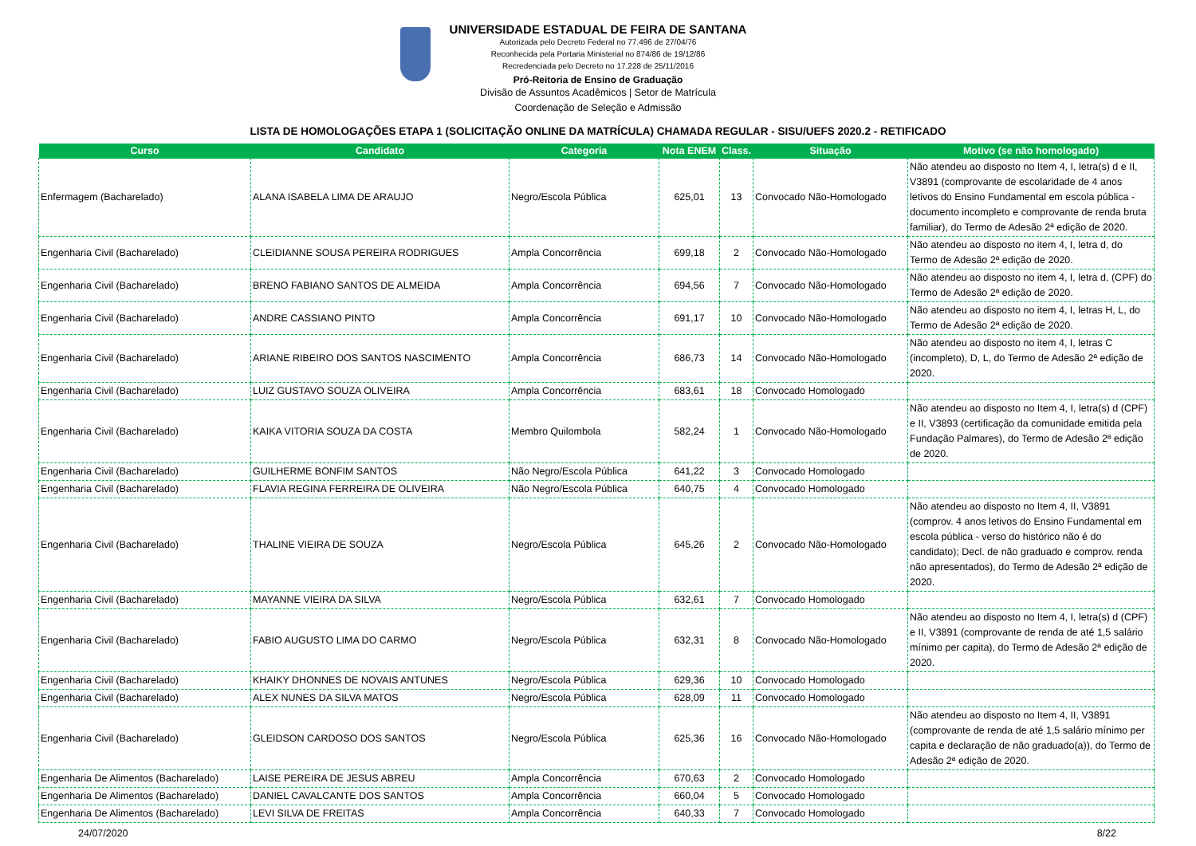UNIVERSIDADE ESTADUAL DE FEIRA DE SANTANA
Autorizada pelo Decreto Federal no 77.496 de 27/04/76
Reconhecida pela Portaria Ministerial no 874/86 de 19/12/86
Recredenciada pelo Decreto no 17.228 de 25/11/2016
Pró-Reitoria de Ensino de Graduação
Divisão de Assuntos Acadêmicos | Setor de Matrícula
Coordenação de Seleção e Admissão
LISTA DE HOMOLOGAÇÕES ETAPA 1 (SOLICITAÇÃO ONLINE DA MATRÍCULA) CHAMADA REGULAR - SISU/UEFS 2020.2 - RETIFICADO
| Curso | Candidato | Categoria | Nota ENEM | Class. | Situação | Motivo (se não homologado) |
| --- | --- | --- | --- | --- | --- | --- |
| Enfermagem (Bacharelado) | ALANA ISABELA LIMA DE ARAUJO | Negro/Escola Pública | 625,01 | 13 | Convocado Não-Homologado | Não atendeu ao disposto no Item 4, I, letra(s) d e II, V3891 (comprovante de escolaridade de 4 anos letivos do Ensino Fundamental em escola pública - documento incompleto e comprovante de renda bruta familiar), do Termo de Adesão 2ª edição de 2020. |
| Engenharia Civil (Bacharelado) | CLEIDIANNE SOUSA PEREIRA RODRIGUES | Ampla Concorrência | 699,18 | 2 | Convocado Não-Homologado | Não atendeu ao disposto no item 4, I, letra d, do Termo de Adesão 2ª edição de 2020. |
| Engenharia Civil (Bacharelado) | BRENO FABIANO SANTOS DE ALMEIDA | Ampla Concorrência | 694,56 | 7 | Convocado Não-Homologado | Não atendeu ao disposto no item 4, I, letra d, (CPF) do Termo de Adesão 2ª edição de 2020. |
| Engenharia Civil (Bacharelado) | ANDRE CASSIANO PINTO | Ampla Concorrência | 691,17 | 10 | Convocado Não-Homologado | Não atendeu ao disposto no item 4, I, letras H, L, do Termo de Adesão 2ª edição de 2020. |
| Engenharia Civil (Bacharelado) | ARIANE RIBEIRO DOS SANTOS NASCIMENTO | Ampla Concorrência | 686,73 | 14 | Convocado Não-Homologado | Não atendeu ao disposto no item 4, I, letras C (incompleto), D, L, do Termo de Adesão 2ª edição de 2020. |
| Engenharia Civil (Bacharelado) | LUIZ GUSTAVO SOUZA OLIVEIRA | Ampla Concorrência | 683,61 | 18 | Convocado Homologado | |
| Engenharia Civil (Bacharelado) | KAIKA VITORIA SOUZA DA COSTA | Membro Quilombola | 582,24 | 1 | Convocado Não-Homologado | Não atendeu ao disposto no Item 4, I, letra(s) d (CPF) e II, V3893 (certificação da comunidade emitida pela Fundação Palmares), do Termo de Adesão 2ª edição de 2020. |
| Engenharia Civil (Bacharelado) | GUILHERME BONFIM SANTOS | Não Negro/Escola Pública | 641,22 | 3 | Convocado Homologado | |
| Engenharia Civil (Bacharelado) | FLAVIA REGINA FERREIRA DE OLIVEIRA | Não Negro/Escola Pública | 640,75 | 4 | Convocado Homologado | |
| Engenharia Civil (Bacharelado) | THALINE VIEIRA DE SOUZA | Negro/Escola Pública | 645,26 | 2 | Convocado Não-Homologado | Não atendeu ao disposto no Item 4, II, V3891 (comprov. 4 anos letivos do Ensino Fundamental em escola pública - verso do histórico não é do candidato); Decl. de não graduado e comprov. renda não apresentados), do Termo de Adesão 2ª edição de 2020. |
| Engenharia Civil (Bacharelado) | MAYANNE VIEIRA DA SILVA | Negro/Escola Pública | 632,61 | 7 | Convocado Homologado | |
| Engenharia Civil (Bacharelado) | FABIO AUGUSTO LIMA DO CARMO | Negro/Escola Pública | 632,31 | 8 | Convocado Não-Homologado | Não atendeu ao disposto no Item 4, I, letra(s) d (CPF) e II, V3891 (comprovante de renda de até 1,5 salário mínimo per capita), do Termo de Adesão 2ª edição de 2020. |
| Engenharia Civil (Bacharelado) | KHAIKY DHONNES DE NOVAIS ANTUNES | Negro/Escola Pública | 629,36 | 10 | Convocado Homologado | |
| Engenharia Civil (Bacharelado) | ALEX NUNES DA SILVA MATOS | Negro/Escola Pública | 628,09 | 11 | Convocado Homologado | |
| Engenharia Civil (Bacharelado) | GLEIDSON CARDOSO DOS SANTOS | Negro/Escola Pública | 625,36 | 16 | Convocado Não-Homologado | Não atendeu ao disposto no Item 4, II, V3891 (comprovante de renda de até 1,5 salário mínimo per capita e declaração de não graduado(a)), do Termo de Adesão 2ª edição de 2020. |
| Engenharia De Alimentos (Bacharelado) | LAISE PEREIRA DE JESUS ABREU | Ampla Concorrência | 670,63 | 2 | Convocado Homologado | |
| Engenharia De Alimentos (Bacharelado) | DANIEL CAVALCANTE DOS SANTOS | Ampla Concorrência | 660,04 | 5 | Convocado Homologado | |
| Engenharia De Alimentos (Bacharelado) | LEVI SILVA DE FREITAS | Ampla Concorrência | 640,33 | 7 | Convocado Homologado | |
24/07/2020 8/22